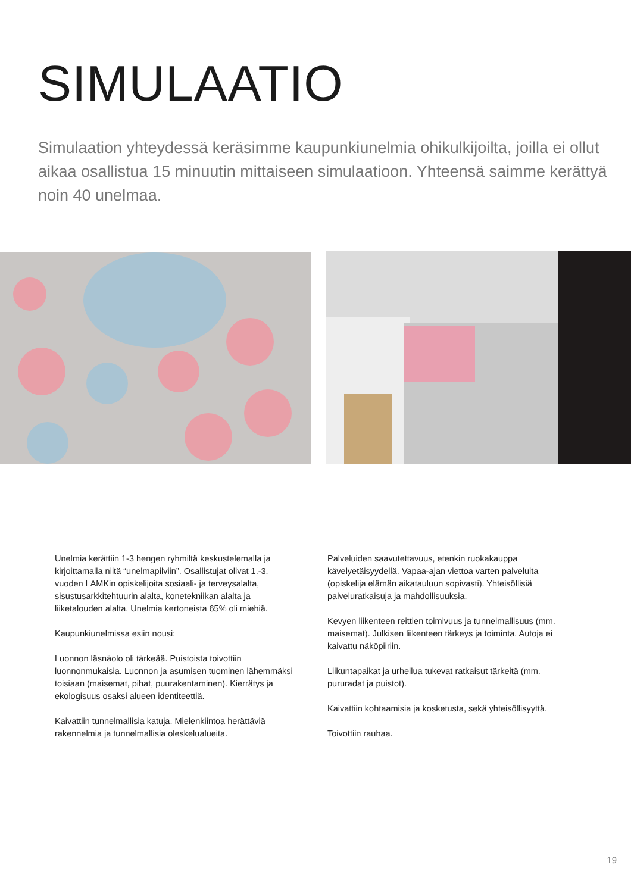SIMULAATIO
Simulaation yhteydessä keräsimme kaupunkiunelmia ohikulkijoilta, joilla ei ollut aikaa osallistua 15 minuutin mittaiseen simulaatioon. Yhteensä saimme kerättyä noin 40 unelmaa.
Unelmia kerättiin 1-3 hengen ryhmiltä keskustelemalla ja kirjoittamalla niitä “unelmapilviin”. Osallistujat olivat 1.-3. vuoden LAMKin opiskelijoita sosiaali- ja terveysalalta, sisustusarkkitehtuurin alalta, konetekniikan alalta ja liiketalouden alalta. Unelmia kertoneista 65% oli miehiä.
Kaupunkiunelmissa esiin nousi:
Luonnon läsnäolo oli tärkeää. Puistoista toivottiin luonnonmukaisia. Luonnon ja asumisen tuominen lähemmäksi toisiaan (maisemat, pihat, puurakentaminen). Kierrätys ja ekologisuus osaksi alueen identiteettiä.
Kaivattiin tunnelmallisia katuja. Mielenkiintoa herättäviä rakennelmia ja tunnelmallisia oleskelualueita.
Palveluiden saavutettavuus, etenkin ruokakauppa kävelyetäisyydellä. Vapaa-ajan viettoa varten palveluita (opiskelija elämän aikatauluun sopivasti). Yhteisöllisiä palveluratkaisuja ja mahdollisuuksia.
Kevyen liikenteen reittien toimivuus ja tunnelmallisuus (mm. maisemat). Julkisen liikenteen tärkeys ja toiminta. Autoja ei kaivattu näköpiiriin.
Liikuntapaikat ja urheilua tukevat ratkaisut tärkeitä (mm. pururadat ja puistot).
Kaivattiin kohtaamisia ja kosketusta, sekä yhteisöllisyyttä.
Toivottiin rauhaa.
19